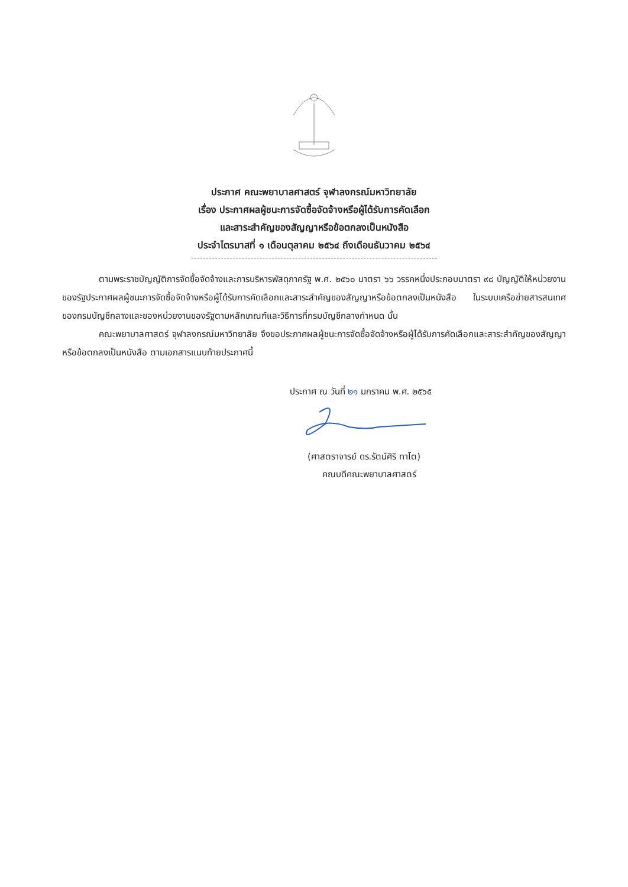ประกาศ คณะพยาบาลศาสตร์ จุฬาลงกรณ์มหาวิทยาลัย
เรื่อง ประกาศผลผู้ชนะการจัดซื้อจัดจ้างหรือผู้ได้รับการคัดเลือก
และสาระสำคัญของสัญญาหรือข้อตกลงเป็นหนังสือ
ประจำไตรมาสที่ ๑ เดือนตุลาคม ๒๕๖๔ ถึงเดือนธันวาคม ๒๕๖๔
ตามพระราชบัญญัติการจัดซื้อจัดจ้างและการบริหารพัสดุภาครัฐ พ.ศ. ๒๕๖๐ มาตรา ๖๖ วรรคหนึ่งประกอบมาตรา ๙๘ บัญญัติให้หน่วยงานของรัฐประกาศผลผู้ชนะการจัดซื้อจัดจ้างหรือผู้ได้รับการคัดเลือกและสาระสำคัญของสัญญาหรือข้อตกลงเป็นหนังสือ ในระบบเครือข่ายสารสนเทศของกรมบัญชีกลางและของหน่วยงานของรัฐตามหลักเกณฑ์และวิธีการที่กรมบัญชีกลางกำหนด นั้น
คณะพยาบาลศาสตร์ จุฬาลงกรณ์มหาวิทยาลัย จึงขอประกาศผลผู้ชนะการจัดซื้อจัดจ้างหรือผู้ได้รับการคัดเลือกและสาระสำคัญของสัญญาหรือข้อตกลงเป็นหนังสือ ตามเอกสารแนบท้ายประกาศนี้
ประกาศ ณ วันที่ ๒๑ มกราคม พ.ศ. ๒๕๖๕
(ศาสตราจารย์ ดร.รัตน์ศิริ ทาโต)
คณบดีคณะพยาบาลศาสตร์